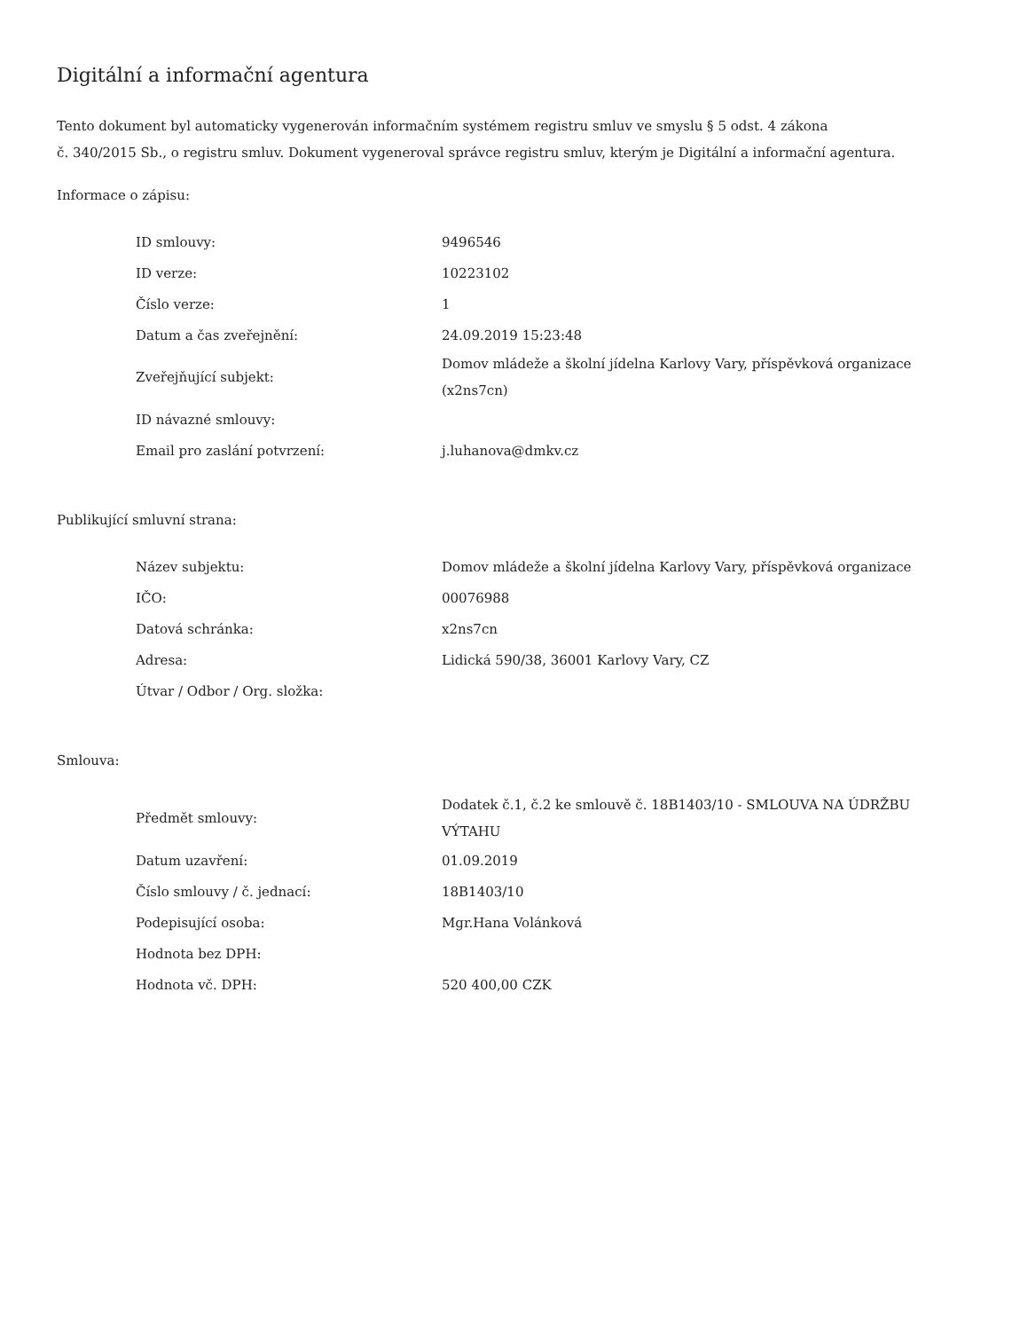Digitální a informační agentura
Tento dokument byl automaticky vygenerován informačním systémem registru smluv ve smyslu § 5 odst. 4 zákona
č. 340/2015 Sb., o registru smluv. Dokument vygeneroval správce registru smluv, kterým je Digitální a informační agentura.
Informace o zápisu:
| ID smlouvy: | 9496546 |
| ID verze: | 10223102 |
| Číslo verze: | 1 |
| Datum a čas zveřejnění: | 24.09.2019 15:23:48 |
| Zveřejňující subjekt: | Domov mládeže a školní jídelna Karlovy Vary, příspěvková organizace (x2ns7cn) |
| ID návazné smlouvy: | |
| Email pro zaslání potvrzení: | j.luhanova@dmkv.cz |
Publikující smluvní strana:
| Název subjektu: | Domov mládeže a školní jídelna Karlovy Vary, příspěvková organizace |
| IČO: | 00076988 |
| Datová schránka: | x2ns7cn |
| Adresa: | Lidická 590/38, 36001 Karlovy Vary, CZ |
| Útvar / Odbor / Org. složka: | |
Smlouva:
| Předmět smlouvy: | Dodatek č.1, č.2 ke smlouvě č. 18B1403/10 - SMLOUVA NA ÚDRŽBU VÝTAHU |
| Datum uzavření: | 01.09.2019 |
| Číslo smlouvy / č. jednací: | 18B1403/10 |
| Podepisující osoba: | Mgr.Hana Volánková |
| Hodnota bez DPH: | |
| Hodnota vč. DPH: | 520 400,00 CZK |